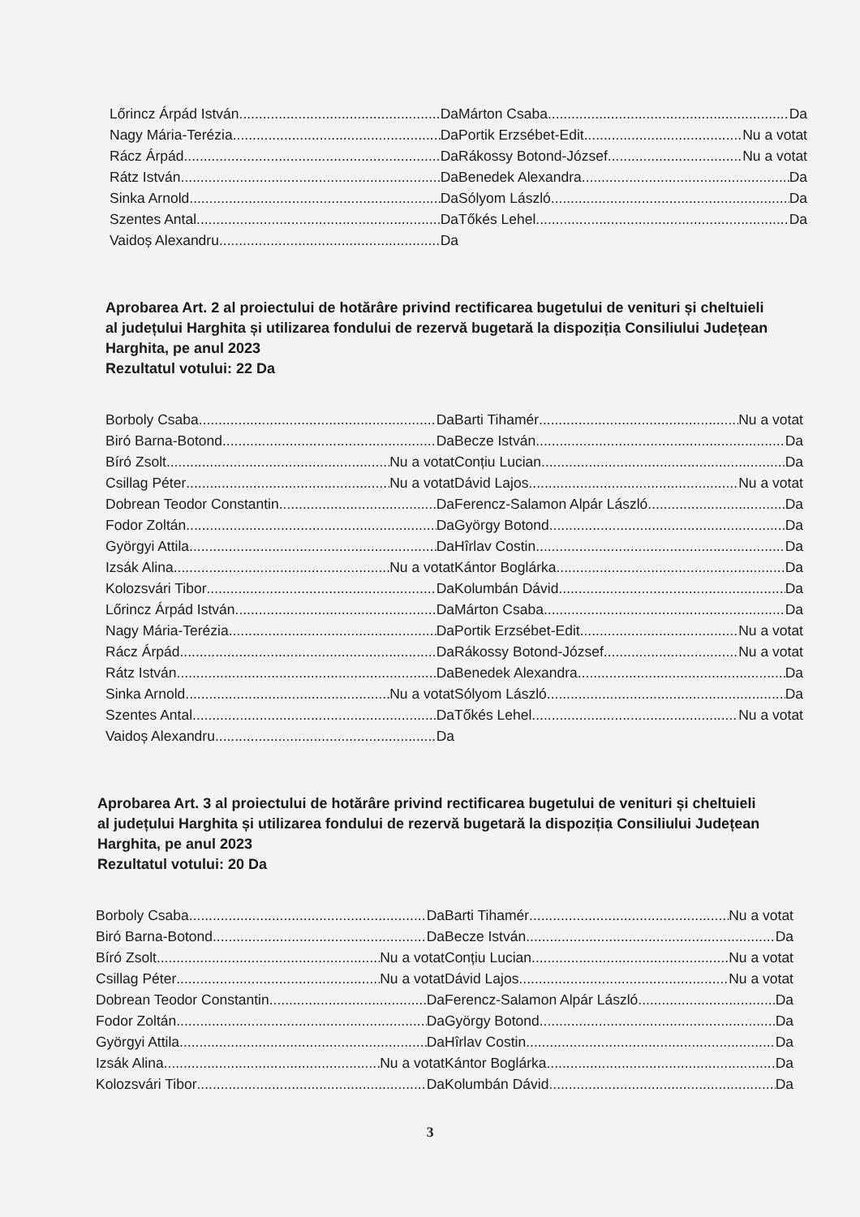Lőrincz Árpád István Da
Nagy Mária-Terézia Da
Rácz Árpád Da
Rátz István Da
Sinka Arnold Da
Szentes Antal Da
Vaidoș Alexandru Da
Márton Csaba Da
Portik Erzsébet-Edit Nu a votat
Rákossy Botond-József Nu a votat
Benedek Alexandra Da
Sólyom László Da
Tőkés Lehel Da
Aprobarea Art. 2 al proiectului de hotărâre privind rectificarea bugetului de venituri și cheltuieli al județului Harghita și utilizarea fondului de rezervă bugetară la dispoziția Consiliului Județean Harghita, pe anul 2023
Rezultatul votului: 22 Da
Borboly Csaba Da
Biró Barna-Botond Da
Bíró Zsolt Nu a votat
Csillag Péter Nu a votat
Dobrean Teodor Constantin Da
Fodor Zoltán Da
Györgyi Attila Da
Izsák Alina Nu a votat
Kolozsvári Tibor Da
Lőrincz Árpád István Da
Nagy Mária-Terézia Da
Rácz Árpád Da
Rátz István Da
Sinka Arnold Nu a votat
Szentes Antal Da
Vaidoș Alexandru Da
Barti Tihamér Nu a votat
Becze István Da
Conțiu Lucian Da
Dávid Lajos Nu a votat
Ferencz-Salamon Alpár László Da
György Botond Da
Hîrlav Costin Da
Kántor Boglárka Da
Kolumbán Dávid Da
Márton Csaba Da
Portik Erzsébet-Edit Nu a votat
Rákossy Botond-József Nu a votat
Benedek Alexandra Da
Sólyom László Da
Tőkés Lehel Nu a votat
Aprobarea Art. 3 al proiectului de hotărâre privind rectificarea bugetului de venituri și cheltuieli al județului Harghita și utilizarea fondului de rezervă bugetară la dispoziția Consiliului Județean Harghita, pe anul 2023
Rezultatul votului: 20 Da
Borboly Csaba Da
Biró Barna-Botond Da
Bíró Zsolt Nu a votat
Csillag Péter Nu a votat
Dobrean Teodor Constantin Da
Fodor Zoltán Da
Györgyi Attila Da
Izsák Alina Nu a votat
Kolozsvári Tibor Da
Barti Tihamér Nu a votat
Becze István Da
Conțiu Lucian Nu a votat
Dávid Lajos Nu a votat
Ferencz-Salamon Alpár László Da
György Botond Da
Hîrlav Costin Da
Kántor Boglárka Da
Kolumbán Dávid Da
3